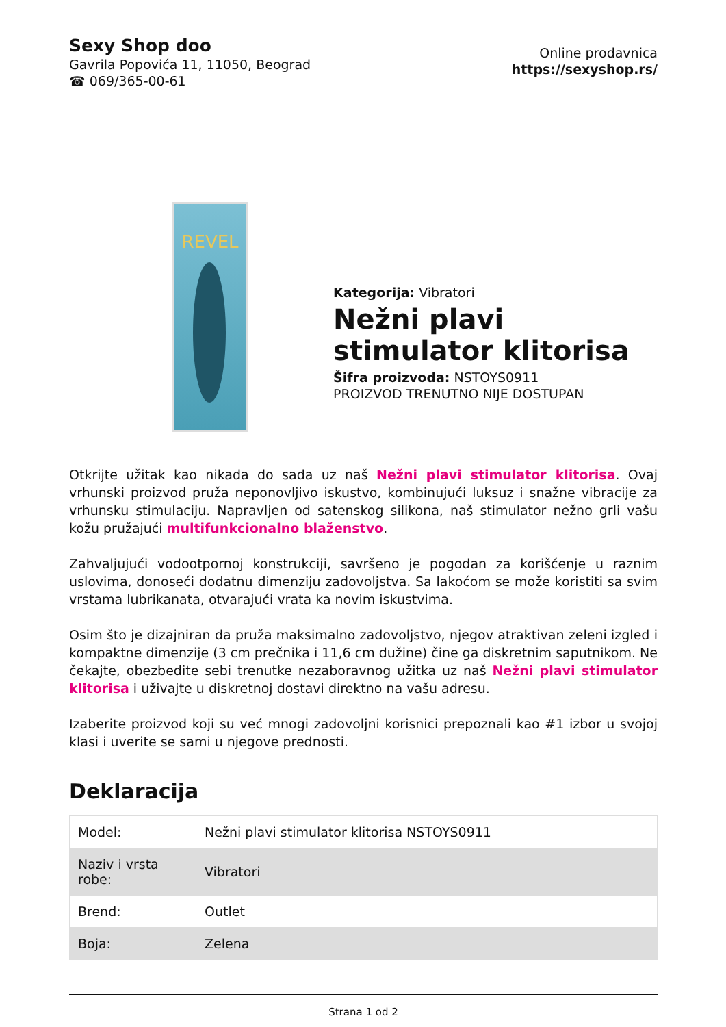Sexy Shop doo
Gavrila Popovića 11, 11050, Beograd
☎ 069/365-00-61
Online prodavnica
https://sexyshop.rs/
REVEL
Kategorija: Vibratori
Nežni plavi stimulator klitorisa
Šifra proizvoda: NSTOYS0911
PROIZVOD TRENUTNO NIJE DOSTUPAN
Otkrijte užitak kao nikada do sada uz naš Nežni plavi stimulator klitorisa. Ovaj vrhunski proizvod pruža neponovljivo iskustvo, kombinujući luksuz i snažne vibracije za vrhunsku stimulaciju. Napravljen od satenskog silikona, naš stimulator nežno grli vašu kožu pružajući multifunkcionalno blaženstvo.
Zahvaljujući vodootpornoj konstrukciji, savršeno je pogodan za korišćenje u raznim uslovima, donoseći dodatnu dimenziju zadovoljstva. Sa lakoćom se može koristiti sa svim vrstama lubrikanata, otvarajući vrata ka novim iskustvima.
Osim što je dizajniran da pruža maksimalno zadovoljstvo, njegov atraktivan zeleni izgled i kompaktne dimenzije (3 cm prečnika i 11,6 cm dužine) čine ga diskretnim saputnikom. Ne čekajte, obezbedite sebi trenutke nezaboravnog užitka uz naš Nežni plavi stimulator klitorisa i uživajte u diskretnoj dostavi direktno na vašu adresu.
Izaberite proizvod koji su već mnogi zadovoljni korisnici prepoznali kao #1 izbor u svojoj klasi i uverite se sami u njegove prednosti.
Deklaracija
| Model: | Nežni plavi stimulator klitorisa NSTOYS0911 |
| Naziv i vrsta robe: | Vibratori |
| Brend: | Outlet |
| Boja: | Zelena |
Strana 1 od 2